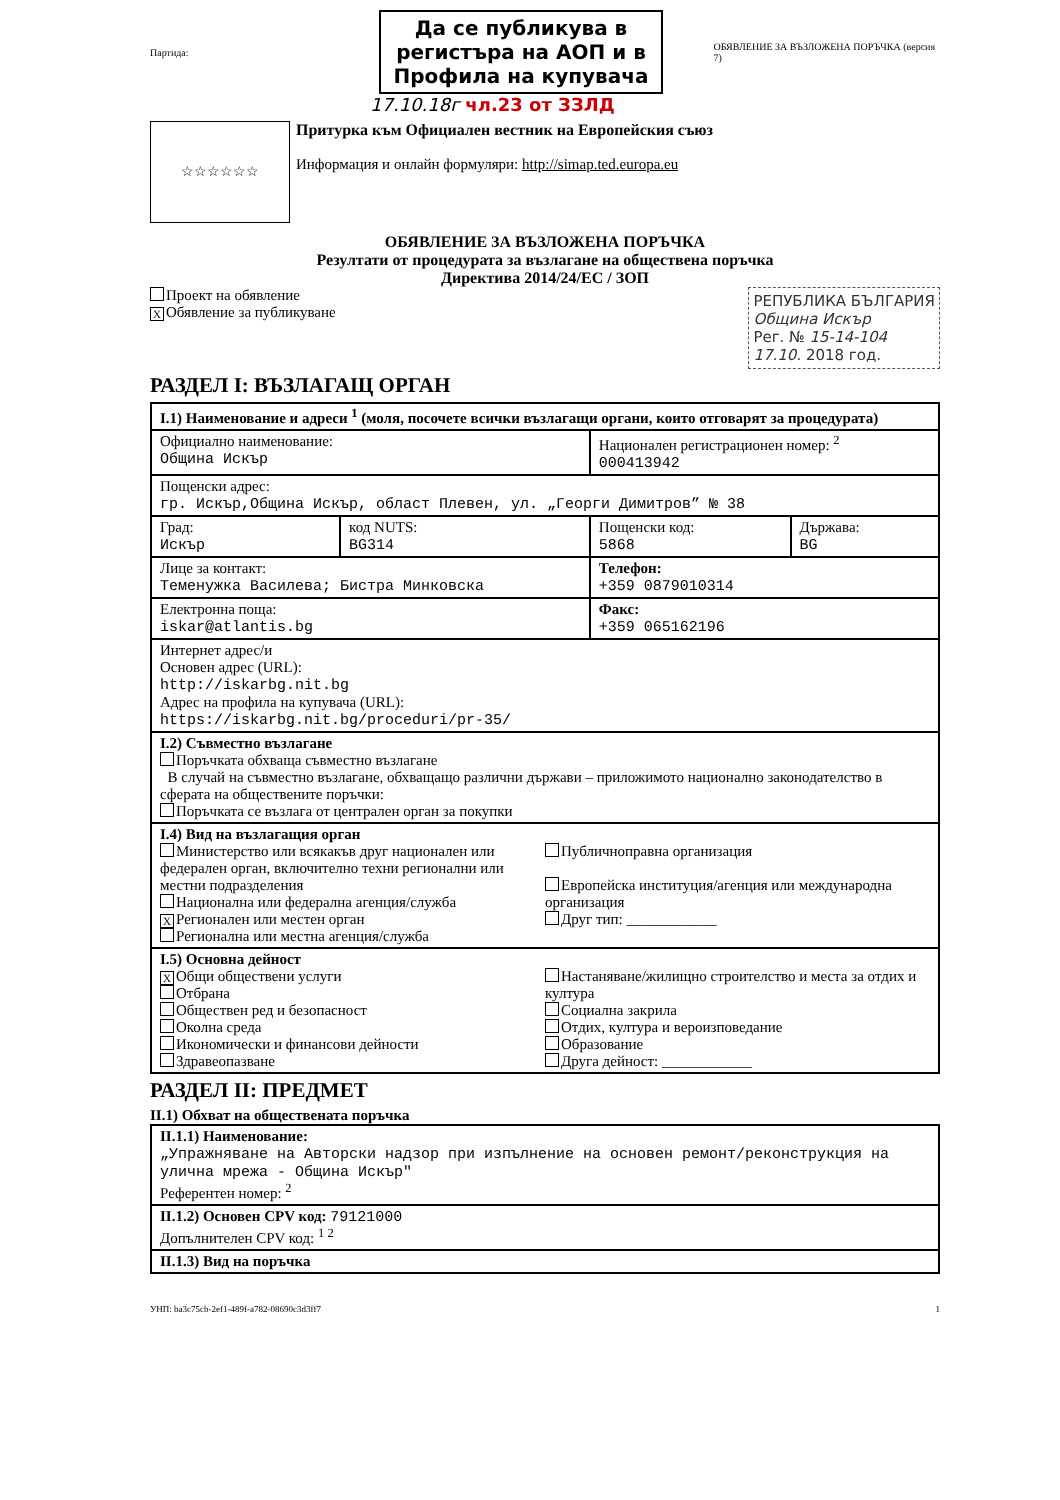Партида:
Да се публикува в регистъра на АОП и в Профила на купувача
ОБЯВЛЕНИЕ ЗА ВЪЗЛОЖЕНА ПОРЪЧКА (версия 7)
17.10.18г чл.23 от ЗЗЛД
☆☆☆☆☆☆
Притурка към Официален вестник на Европейския съюз
Информация и онлайн формуляри: http://simap.ted.europa.eu
ОБЯВЛЕНИЕ ЗА ВЪЗЛОЖЕНА ПОРЪЧКА
Резултати от процедурата за възлагане на обществена поръчка
Директива 2014/24/ЕС / ЗОП
Проект на обявление
X Обявление за публикуване
РЕПУБЛИКА БЪЛГАРИЯ
Община Искър
Рег. № 15-14-104
17.10. 2018 год.
РАЗДЕЛ I: ВЪЗЛАГАЩ ОРГАН
| I.1) Наименование и адреси <sup>1</sup> (моля, посочете всички възлагащи органи, които отговарят за процедурата) | | | |
| Официално наименование: Община Искър | | Национален регистрационен номер: <sup>2</sup> 000413942 | |
| Пощенски адрес: гр. Искър,Община Искър, област Плевен, ул. „Георги Димитров” № 38 | | | |
| Град: Искър | код NUTS: BG314 | Пощенски код: 5868 | Държава: BG |
| Лице за контакт: Теменужка Василева; Бистра Минковска | | Телефон: +359 0879010314 | |
| Електронна поща: iskar@atlantis.bg | | Факс: +359 065162196 | |
| Интернет адрес/и Основен адрес (URL): http://iskarbg.nit.bg Адрес на профила на купувача (URL): https://iskarbg.nit.bg/proceduri/pr-35/ | | | |
| I.2) Съвместно възлагане Поръчката обхваща съвместно възлагане В случай на съвместно възлагане, обхващащо различни държави – приложимото национално законодателство в сферата на обществените поръчки: Поръчката се възлага от централен орган за покупки | | | |
| I.4) Вид на възлагащия орган Министерство или всякакъв друг национален или федерален орган, включително техни регионални или местни подразделения Национална или федерална агенция/служба X Регионален или местен орган Регионална или местна агенция/служба Публичноправна организация Европейска институция/агенция или международна организация Друг тип: ____________ | | | |
| I.5) Основна дейност X Общи обществени услуги Отбрана Обществен ред и безопасност Околна среда Икономически и финансови дейности Здравеопазване Настаняване/жилищно строителство и места за отдих и култура Социална закрила Отдих, култура и вероизповедание Образование Друга дейност: ____________ | | | |
РАЗДЕЛ II: ПРЕДМЕТ
II.1) Обхват на обществената поръчка
| II.1.1) Наименование: „Упражняване на Авторски надзор при изпълнение на основен ремонт/реконструкция на улична мрежа - Община Искър" Референтен номер: <sup>2</sup> |
| II.1.2) Основен CPV код: 79121000 Допълнителен CPV код: <sup>1 2</sup> |
| II.1.3) Вид на поръчка |
УНП: ba3c75cb-2ef1-489f-a782-08690c3d3ff7 1